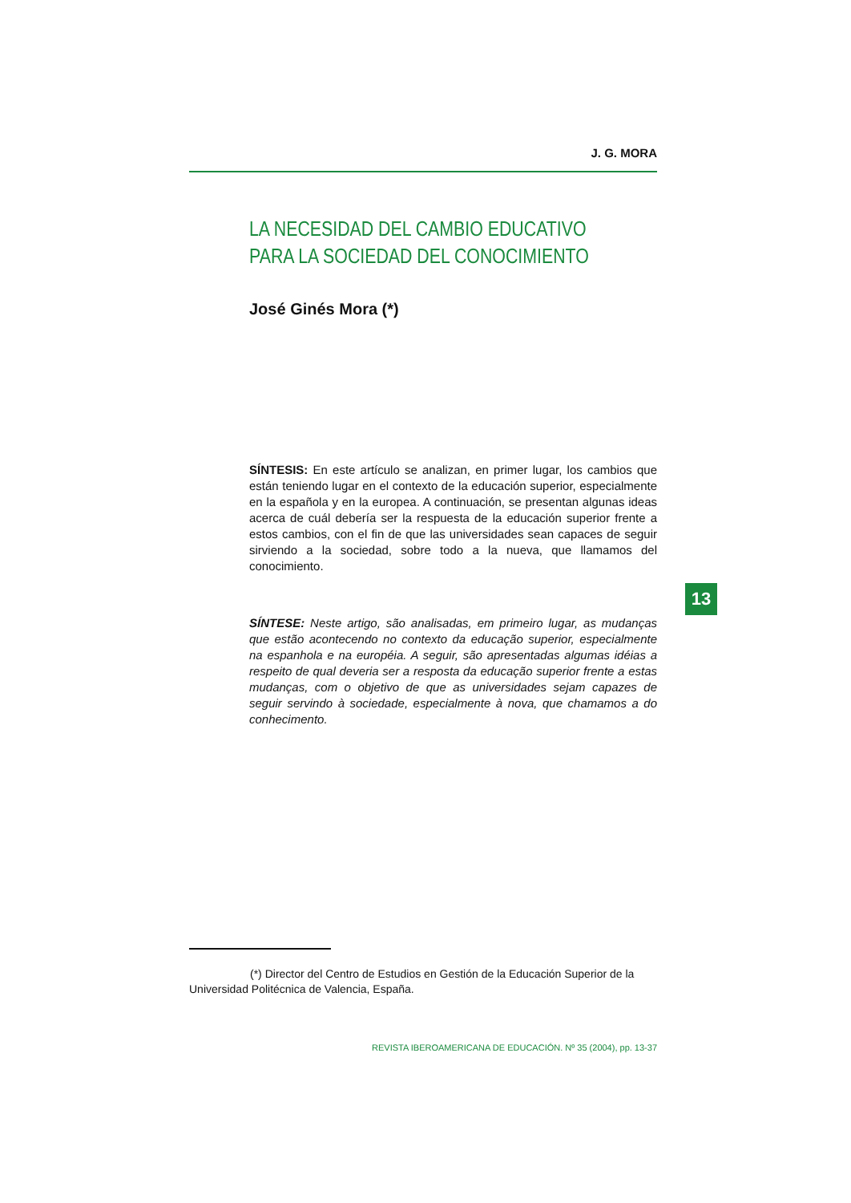J. G. MORA
LA NECESIDAD DEL CAMBIO EDUCATIVO
PARA LA SOCIEDAD DEL CONOCIMIENTO
José Ginés Mora (*)
SÍNTESIS: En este artículo se analizan, en primer lugar, los cambios que están teniendo lugar en el contexto de la educación superior, especialmente en la española y en la europea. A continuación, se presentan algunas ideas acerca de cuál debería ser la respuesta de la educación superior frente a estos cambios, con el fin de que las universidades sean capaces de seguir sirviendo a la sociedad, sobre todo a la nueva, que llamamos del conocimiento.
13
SÍNTESE: Neste artigo, são analisadas, em primeiro lugar, as mudanças que estão acontecendo no contexto da educação superior, especialmente na espanhola e na européia. A seguir, são apresentadas algumas idéias a respeito de qual deveria ser a resposta da educação superior frente a estas mudanças, com o objetivo de que as universidades sejam capazes de seguir servindo à sociedade, especialmente à nova, que chamamos a do conhecimento.
(*) Director del Centro de Estudios en Gestión de la Educación Superior de la Universidad Politécnica de Valencia, España.
REVISTA IBEROAMERICANA DE EDUCACIÓN. Nº 35 (2004), pp. 13-37